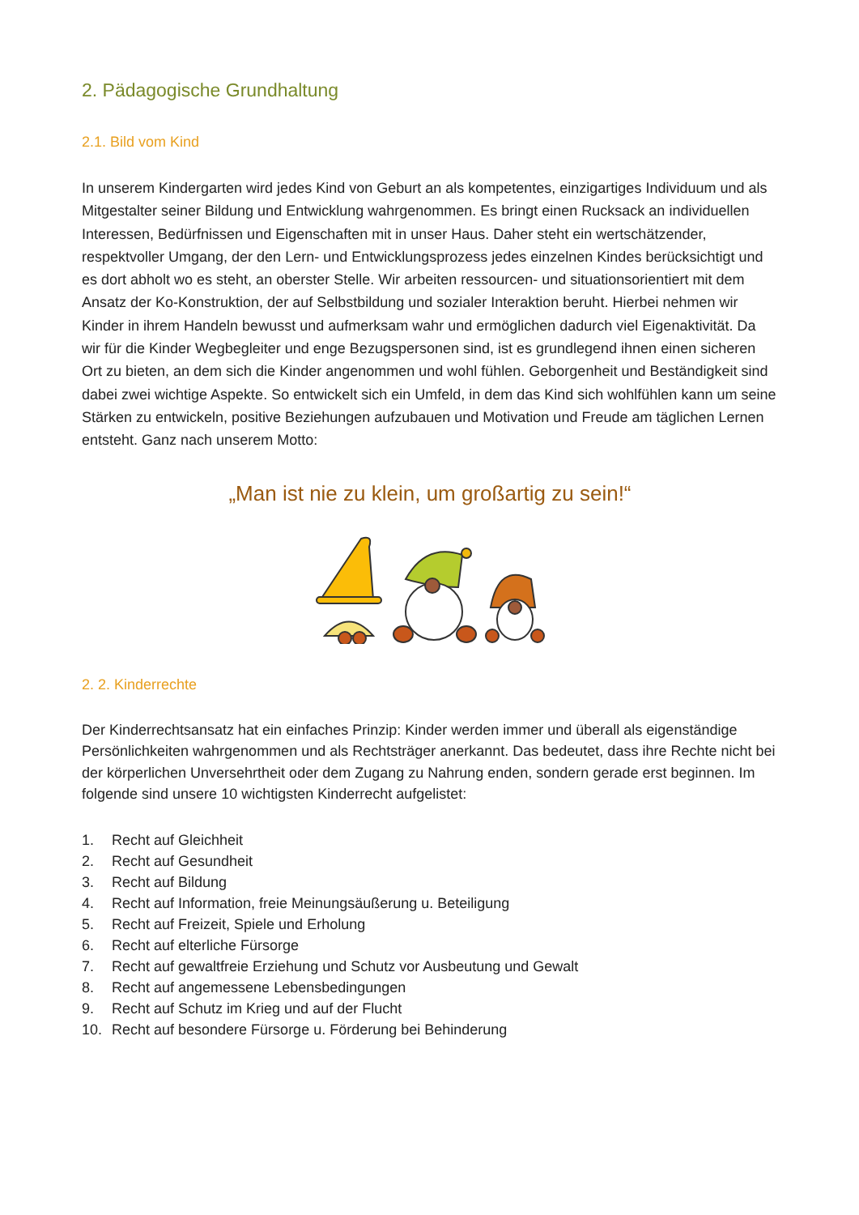2. Pädagogische Grundhaltung
2.1. Bild vom Kind
In unserem Kindergarten wird jedes Kind von Geburt an als kompetentes, einzigartiges Individuum und als Mitgestalter seiner Bildung und Entwicklung wahrgenommen. Es bringt einen Rucksack an individuellen Interessen, Bedürfnissen und Eigenschaften mit in unser Haus. Daher steht ein wertschätzender, respektvoller Umgang, der den Lern- und Entwicklungsprozess jedes einzelnen Kindes berücksichtigt und es dort abholt wo es steht, an oberster Stelle. Wir arbeiten ressourcen- und situationsorientiert mit dem Ansatz der Ko-Konstruktion, der auf Selbstbildung und sozialer Interaktion beruht. Hierbei nehmen wir Kinder in ihrem Handeln bewusst und aufmerksam wahr und ermöglichen dadurch viel Eigenaktivität. Da wir für die Kinder Wegbegleiter und enge Bezugspersonen sind, ist es grundlegend ihnen einen sicheren Ort zu bieten, an dem sich die Kinder angenommen und wohl fühlen. Geborgenheit und Beständigkeit sind dabei zwei wichtige Aspekte. So entwickelt sich ein Umfeld, in dem das Kind sich wohlfühlen kann um seine Stärken zu entwickeln, positive Beziehungen aufzubauen und Motivation und Freude am täglichen Lernen entsteht. Ganz nach unserem Motto:
„Man ist nie zu klein, um großartig zu sein!“
2. 2. Kinderrechte
Der Kinderrechtsansatz hat ein einfaches Prinzip: Kinder werden immer und überall als eigenständige Persönlichkeiten wahrgenommen und als Rechtsträger anerkannt. Das bedeutet, dass ihre Rechte nicht bei der körperlichen Unversehrtheit oder dem Zugang zu Nahrung enden, sondern gerade erst beginnen. Im folgende sind unsere 10 wichtigsten Kinderrecht aufgelistet:
1. Recht auf Gleichheit
2. Recht auf Gesundheit
3. Recht auf Bildung
4. Recht auf Information, freie Meinungsäußerung u. Beteiligung
5. Recht auf Freizeit, Spiele und Erholung
6. Recht auf elterliche Fürsorge
7. Recht auf gewaltfreie Erziehung und Schutz vor Ausbeutung und Gewalt
8. Recht auf angemessene Lebensbedingungen
9. Recht auf Schutz im Krieg und auf der Flucht
10. Recht auf besondere Fürsorge u. Förderung bei Behinderung